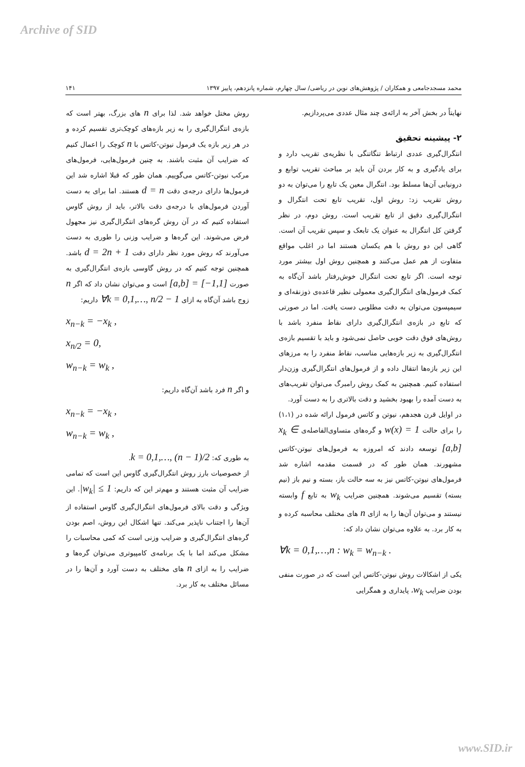Archive of SID
محمد مسجدجامعی و همکاران / پژوهش‌های نوین در ریاضی/ سال چهارم، شماره پانزدهم، پاییز ۱۳۹۷ ۱۴۱
نهایتاً در بخش آخر به ارائه‌ی چند مثال عددی می‌پردازیم.
۲- پیشینه تحقیق
انتگرال‌گیری عددی ارتباط تنگاتنگی با نظریه‌ی تقریب دارد و برای یادگیری و به کار بردن آن باید بر مباحث تقریب توابع و درونیابی آن‌ها مسلط بود. انتگرال معین یک تابع را می‌توان به دو روش تقریب زد: روش اول، تقریب تابع تحت انتگرال و انتگرال‌گیری دقیق از تابع تقریب است. روش دوم، در نظر گرفتن کل انتگرال به عنوان یک تابعک و سپس تقریب آن است. گاهی این دو روش با هم یکسان هستند اما در اغلب مواقع متفاوت از هم عمل می‌کنند و همچنین روش اول بیشتر مورد توجه است. اگر تابع تحت انتگرال خوش‌رفتار باشد آن‌گاه به کمک فرمول‌های انتگرال‌گیری معمولی نظیر قاعده‌ی ذوزنقه‌ای و سیمپسون می‌توان به دقت مطلوبی دست یافت. اما در صورتی که تابع در بازه‌ی انتگرال‌گیری دارای نقاط منفرد باشد با روش‌های فوق دقت خوبی حاصل نمی‌شود و باید با تقسیم بازه‌ی انتگرال‌گیری به زیر بازه‌هایی مناسب، نقاط منفرد را به مرزهای این زیر بازه‌ها انتقال داده و از فرمول‌های انتگرال‌گیری وزن‌دار استفاده کنیم. همچنین به کمک روش رامبرگ می‌توان تقریب‌های به دست آمده را بهبود بخشید و دقت بالاتری را به دست آورد.
در اوایل قرن هجدهم، نیوتن و کاتس فرمول ارائه شده در (۱،۱) را برای حالت w(x) = 1 و گره‌های متساوی‌الفاصله‌ی x<sub>k</sub> ∈ [a,b] توسعه دادند که امروزه به فرمول‌های نیوتن-کاتس مشهورند. همان طور که در قسمت مقدمه اشاره شد فرمول‌های نیوتن-کاتس نیز به سه حالت باز، بسته و نیم باز (نیم بسته) تقسیم می‌شوند. همچنین ضرایب w<sub>k</sub> به تابع f وابسته نیستند و می‌توان آن‌ها را به ازای n های مختلف محاسبه کرده و به کار برد. به علاوه می‌توان نشان داد که:
∀k = 0,1,…,n : w<sub>k</sub> = w<sub>n−k</sub> .
یکی از اشکالات روش نیوتن-کاتس این است که در صورت منفی بودن ضرایب w<sub>k</sub>، پایداری و همگرایی
روش مختل خواهد شد. لذا برای n های بزرگ، بهتر است که بازه‌ی انتگرال‌گیری را به زیر بازه‌های کوچک‌تری تقسیم کرده و در هر زیر بازه یک فرمول نیوتن-کاتس با n کوچک را اعمال کنیم که ضرایب آن مثبت باشند. به چنین فرمول‌هایی، فرمول‌های مرکب نیوتن-کاتس می‌گوییم. همان طور که قبلا اشاره شد این فرمول‌ها دارای درجه‌ی دقت d = n هستند. اما برای به دست آوردن فرمول‌های با درجه‌ی دقت بالاتر، باید از روش گاوس استفاده کنیم که در آن روش گره‌های انتگرال‌گیری نیز مجهول فرض می‌شوند. این گره‌ها و ضرایب وزنی را طوری به دست می‌آورند که روش مورد نظر دارای دقت d = 2n + 1 باشد. همچنین توجه کنیم که در روش گاوسی بازه‌ی انتگرال‌گیری به صورت [a,b] = [−1,1] است و می‌توان نشان داد که اگر n زوج باشد آن‌گاه به ازای ∀k = 0,1,…, n/2 − 1 داریم:
x<sub>n−k</sub> = −x<sub>k</sub> ,
x<sub>n/2</sub> = 0,
w<sub>n−k</sub> = w<sub>k</sub> ,
و اگر n فرد باشد آن‌گاه داریم:
x<sub>n−k</sub> = −x<sub>k</sub> ,
w<sub>n−k</sub> = w<sub>k</sub> ,
به طوری که: k = 0,1,…, (n − 1)/2.
از خصوصیات بارز روش انتگرال‌گیری گاوس این است که تمامی ضرایب آن مثبت هستند و مهم‌تر این که داریم: |w<sub>k</sub>| ≤ 1. این ویژگی و دقت بالای فرمول‌های انتگرال‌گیری گاوس استفاده از آن‌ها را اجتناب ناپذیر می‌کند. تنها اشکال این روش، اصم بودن گره‌های انتگرال‌گیری و ضرایب وزنی است که کمی محاسبات را مشکل می‌کند اما با یک برنامه‌ی کامپیوتری می‌توان گره‌ها و ضرایب را به ازای n های مختلف به دست آورد و آن‌ها را در مسائل مختلف به کار برد.
www.SID.ir